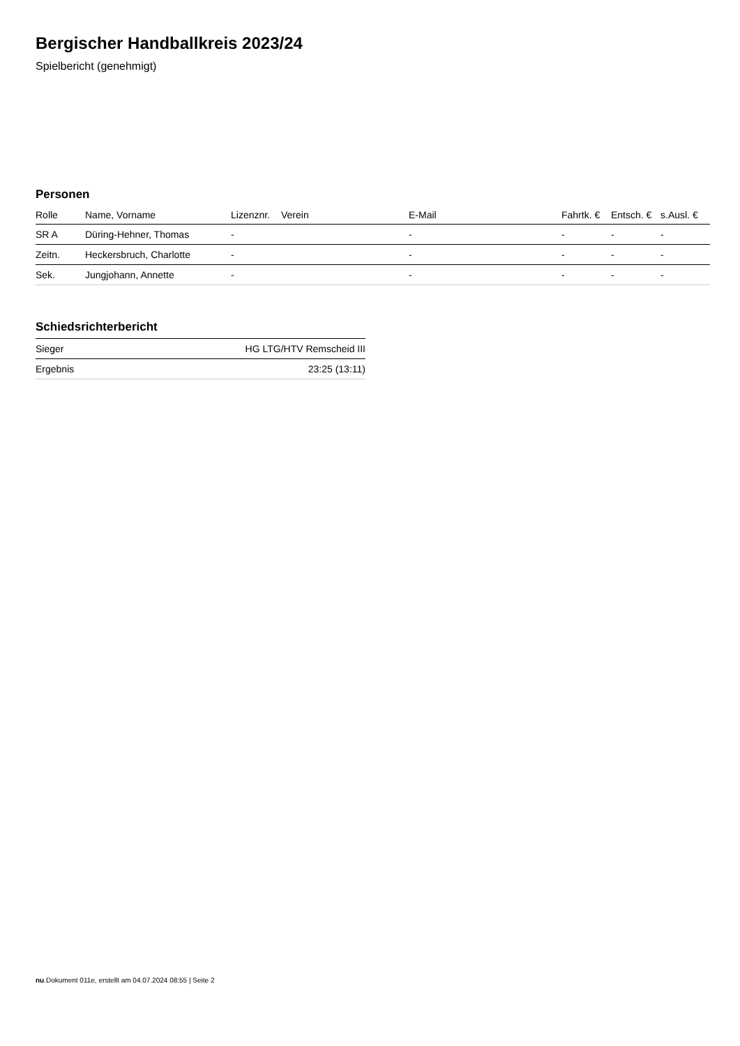Bergischer Handballkreis 2023/24
Spielbericht (genehmigt)
Personen
| Rolle | Name, Vorname | Lizenznr. | Verein | E-Mail | Fahrtk. € | Entsch. € | s.Ausl. € |
| --- | --- | --- | --- | --- | --- | --- | --- |
| SR A | Düring-Hehner, Thomas | - | | - | - | - | - |
| Zeitn. | Heckersbruch, Charlotte | - | | - | - | - | - |
| Sek. | Jungjohann, Annette | - | | - | - | - | - |
Schiedsrichterbericht
| Sieger | HG LTG/HTV Remscheid III |
| Ergebnis | 23:25 (13:11) |
nu.Dokument 011e, erstellt am 04.07.2024 08:55 | Seite 2